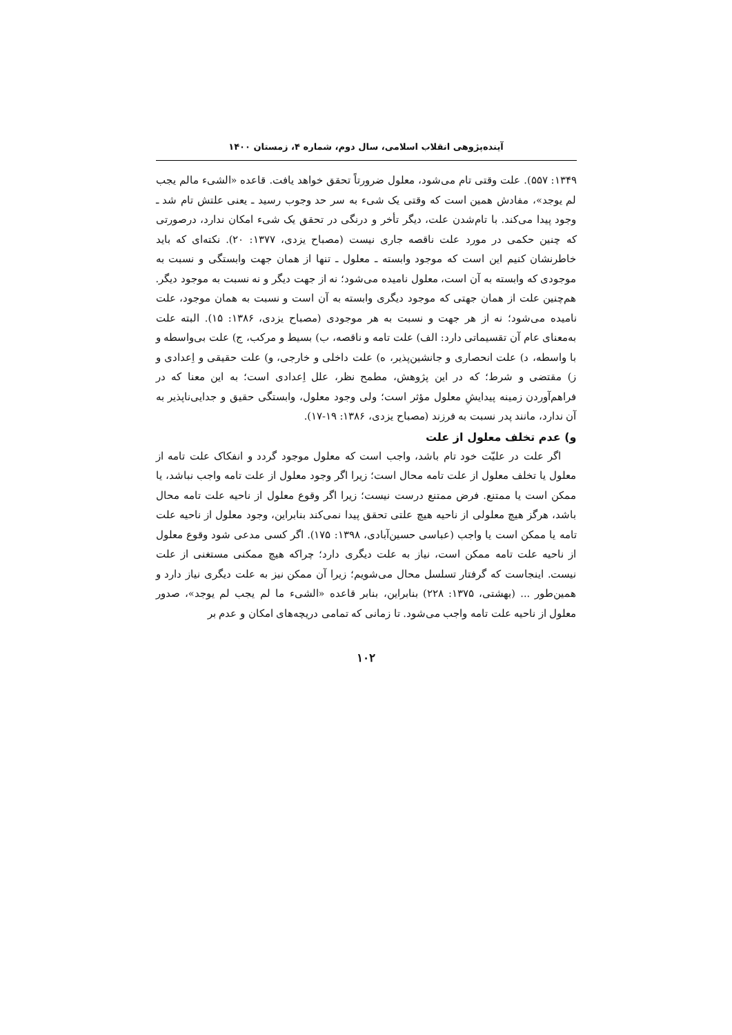آینده‌پژوهی انقلاب اسلامی، سال دوم، شماره ۴، زمستان ۱۴۰۰
۱۳۴۹: ۵۵۷). علت وقتی تام می‌شود، معلول ضرورتاً تحقق خواهد یافت. قاعده «الشیء مالم یجب لم یوجد»، مفادش همین است که وقتی یک شیء به سر حد وجوب رسید ـ یعنی علتش تام شد ـ وجود پیدا می‌کند. با تام‌شدن علت، دیگر تأخر و درنگی در تحقق یک شیء امکان ندارد، درصورتی که چنین حکمی در مورد علت ناقصه جاری نیست (مصباح یزدی، ۱۳۷۷: ۲۰). نکته‌ای که باید خاطرنشان کنیم این است که موجود وابسته ـ معلول ـ تنها از همان جهت وابستگی و نسبت به موجودی که وابسته به آن است، معلول نامیده می‌شود؛ نه از جهت دیگر و نه نسبت به موجود دیگر. هم‌چنین علت از همان جهتی که موجود دیگری وابسته به آن است و نسبت به همان موجود، علت نامیده می‌شود؛ نه از هر جهت و نسبت به هر موجودی (مصباح یزدی، ۱۳۸۶: ۱۵). البته علت به‌معنای عام آن تقسیماتی دارد: الف) علت تامه و ناقصه، ب) بسیط و مرکب، ج) علت بی‌واسطه و با واسطه، د) علت انحصاری و جانشین‌پذیر، ه) علت داخلی و خارجی، و) علت حقیقی و اِعدادی و ز) مقتضی و شرط؛ که در این پژوهش، مطمح نظر، علل اِعدادی است؛ به این معنا که در فراهم‌آوردن زمینه پیدایشِ معلول مؤثر است؛ ولی وجود معلول، وابستگی حقیق و جدایی‌ناپذیر به آن ندارد، مانند پدر نسبت به فرزند (مصباح یزدی، ۱۳۸۶: ۱۹-۱۷).
و) عدم تخلف معلول از علت
اگر علت در علیّت خود تام باشد، واجب است که معلول موجود گردد و انفکاک علت تامه از معلول یا تخلف معلول از علت تامه محال است؛ زیرا اگر وجود معلول از علت تامه واجب نباشد، یا ممکن است یا ممتنع. فرض ممتنع درست نیست؛ زیرا اگر وقوع معلول از ناحیه علت تامه محال باشد، هرگز هیچ معلولی از ناحیه هیچ علتی تحقق پیدا نمی‌کند بنابراین، وجود معلول از ناحیه علت تامه یا ممکن است یا واجب (عباسی حسین‌آبادی، ۱۳۹۸: ۱۷۵). اگر کسی مدعی شود وقوع معلول از ناحیه علت تامه ممکن است، نیاز به علت دیگری دارد؛ چراکه هیچ ممکنی مستغنی از علت نیست. اینجاست که گرفتار تسلسل محال می‌شویم؛ زیرا آن ممکن نیز به علت دیگری نیاز دارد و همین‌طور ... (بهشتی، ۱۳۷۵: ۲۲۸) بنابراین، بنابر قاعده «الشیء ما لم یجب لم یوجد»، صدور معلول از ناحیه علت تامه واجب می‌شود. تا زمانی که تمامی دریچه‌های امکان و عدم بر
۱۰۲